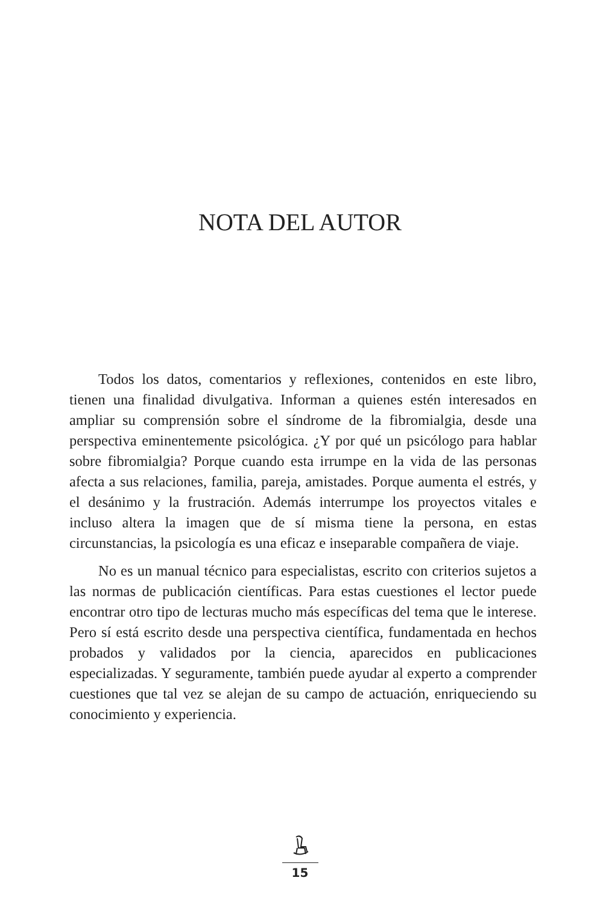NOTA DEL AUTOR
Todos los datos, comentarios y reflexiones, contenidos en este libro, tienen una finalidad divulgativa. Informan a quienes estén interesados en ampliar su comprensión sobre el síndrome de la fibromialgia, desde una perspectiva eminentemente psicológica. ¿Y por qué un psicólogo para hablar sobre fibromialgia? Porque cuando esta irrumpe en la vida de las personas afecta a sus relaciones, familia, pareja, amistades. Porque aumenta el estrés, y el desánimo y la frustración. Además interrumpe los proyectos vitales e incluso altera la imagen que de sí misma tiene la persona, en estas circunstancias, la psicología es una eficaz e inseparable compañera de viaje.
No es un manual técnico para especialistas, escrito con criterios sujetos a las normas de publicación científicas. Para estas cuestiones el lector puede encontrar otro tipo de lecturas mucho más específicas del tema que le interese. Pero sí está escrito desde una perspectiva científica, fundamentada en hechos probados y validados por la ciencia, aparecidos en publicaciones especializadas. Y seguramente, también puede ayudar al experto a comprender cuestiones que tal vez se alejan de su campo de actuación, enriqueciendo su conocimiento y experiencia.
15